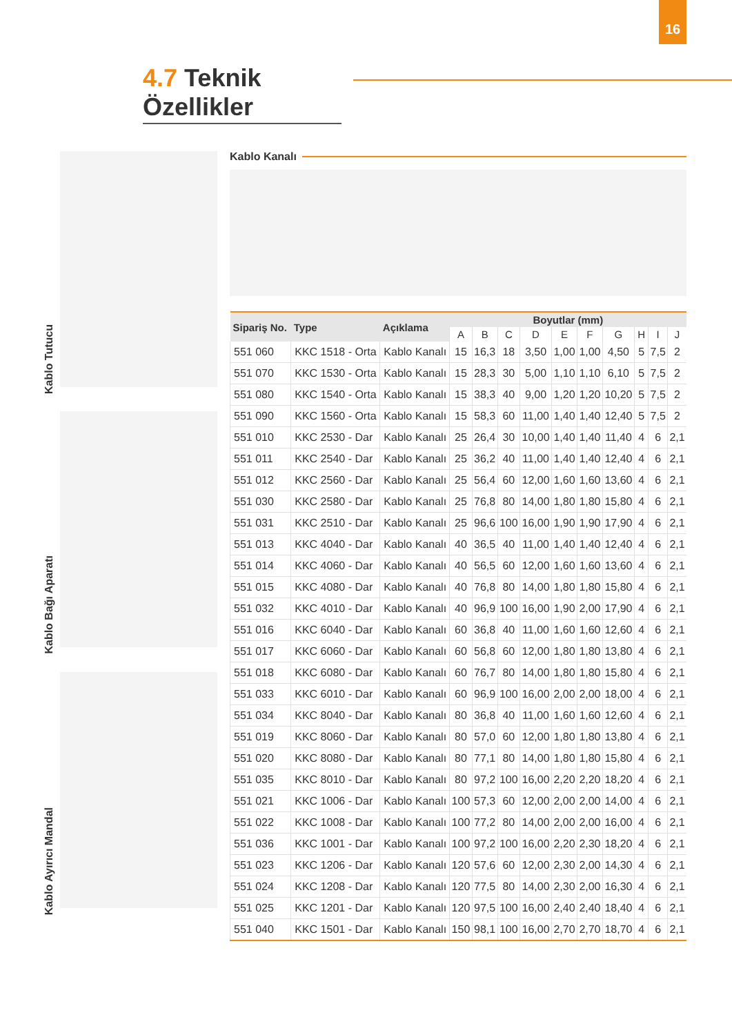16
4.7 Teknik Özellikler
Kablo Tutucu
Kablo Bağı Aparatı
Kablo Ayırıcı Mandal
Kablo Kanalı
| Sipariş No. | Type | Açıklama | Boyutlar (mm) | | | | | | | | | |
| --- | --- | --- | --- | --- | --- | --- | --- | --- | --- | --- | --- | --- |
| | | | A | B | C | D | E | F | G | H | I | J |
| 551 060 | KKC 1518 - Orta | Kablo Kanalı | 15 | 16,3 | 18 | 3,50 | 1,00 | 1,00 | 4,50 | 5 | 7,5 | 2 |
| 551 070 | KKC 1530 - Orta | Kablo Kanalı | 15 | 28,3 | 30 | 5,00 | 1,10 | 1,10 | 6,10 | 5 | 7,5 | 2 |
| 551 080 | KKC 1540 - Orta | Kablo Kanalı | 15 | 38,3 | 40 | 9,00 | 1,20 | 1,20 | 10,20 | 5 | 7,5 | 2 |
| 551 090 | KKC 1560 - Orta | Kablo Kanalı | 15 | 58,3 | 60 | 11,00 | 1,40 | 1,40 | 12,40 | 5 | 7,5 | 2 |
| 551 010 | KKC 2530 - Dar | Kablo Kanalı | 25 | 26,4 | 30 | 10,00 | 1,40 | 1,40 | 11,40 | 4 | 6 | 2,1 |
| 551 011 | KKC 2540 - Dar | Kablo Kanalı | 25 | 36,2 | 40 | 11,00 | 1,40 | 1,40 | 12,40 | 4 | 6 | 2,1 |
| 551 012 | KKC 2560 - Dar | Kablo Kanalı | 25 | 56,4 | 60 | 12,00 | 1,60 | 1,60 | 13,60 | 4 | 6 | 2,1 |
| 551 030 | KKC 2580 - Dar | Kablo Kanalı | 25 | 76,8 | 80 | 14,00 | 1,80 | 1,80 | 15,80 | 4 | 6 | 2,1 |
| 551 031 | KKC 2510 - Dar | Kablo Kanalı | 25 | 96,6 | 100 | 16,00 | 1,90 | 1,90 | 17,90 | 4 | 6 | 2,1 |
| 551 013 | KKC 4040 - Dar | Kablo Kanalı | 40 | 36,5 | 40 | 11,00 | 1,40 | 1,40 | 12,40 | 4 | 6 | 2,1 |
| 551 014 | KKC 4060 - Dar | Kablo Kanalı | 40 | 56,5 | 60 | 12,00 | 1,60 | 1,60 | 13,60 | 4 | 6 | 2,1 |
| 551 015 | KKC 4080 - Dar | Kablo Kanalı | 40 | 76,8 | 80 | 14,00 | 1,80 | 1,80 | 15,80 | 4 | 6 | 2,1 |
| 551 032 | KKC 4010 - Dar | Kablo Kanalı | 40 | 96,9 | 100 | 16,00 | 1,90 | 2,00 | 17,90 | 4 | 6 | 2,1 |
| 551 016 | KKC 6040 - Dar | Kablo Kanalı | 60 | 36,8 | 40 | 11,00 | 1,60 | 1,60 | 12,60 | 4 | 6 | 2,1 |
| 551 017 | KKC 6060 - Dar | Kablo Kanalı | 60 | 56,8 | 60 | 12,00 | 1,80 | 1,80 | 13,80 | 4 | 6 | 2,1 |
| 551 018 | KKC 6080 - Dar | Kablo Kanalı | 60 | 76,7 | 80 | 14,00 | 1,80 | 1,80 | 15,80 | 4 | 6 | 2,1 |
| 551 033 | KKC 6010 - Dar | Kablo Kanalı | 60 | 96,9 | 100 | 16,00 | 2,00 | 2,00 | 18,00 | 4 | 6 | 2,1 |
| 551 034 | KKC 8040 - Dar | Kablo Kanalı | 80 | 36,8 | 40 | 11,00 | 1,60 | 1,60 | 12,60 | 4 | 6 | 2,1 |
| 551 019 | KKC 8060 - Dar | Kablo Kanalı | 80 | 57,0 | 60 | 12,00 | 1,80 | 1,80 | 13,80 | 4 | 6 | 2,1 |
| 551 020 | KKC 8080 - Dar | Kablo Kanalı | 80 | 77,1 | 80 | 14,00 | 1,80 | 1,80 | 15,80 | 4 | 6 | 2,1 |
| 551 035 | KKC 8010 - Dar | Kablo Kanalı | 80 | 97,2 | 100 | 16,00 | 2,20 | 2,20 | 18,20 | 4 | 6 | 2,1 |
| 551 021 | KKC 1006 - Dar | Kablo Kanalı | 100 | 57,3 | 60 | 12,00 | 2,00 | 2,00 | 14,00 | 4 | 6 | 2,1 |
| 551 022 | KKC 1008 - Dar | Kablo Kanalı | 100 | 77,2 | 80 | 14,00 | 2,00 | 2,00 | 16,00 | 4 | 6 | 2,1 |
| 551 036 | KKC 1001 - Dar | Kablo Kanalı | 100 | 97,2 | 100 | 16,00 | 2,20 | 2,30 | 18,20 | 4 | 6 | 2,1 |
| 551 023 | KKC 1206 - Dar | Kablo Kanalı | 120 | 57,6 | 60 | 12,00 | 2,30 | 2,00 | 14,30 | 4 | 6 | 2,1 |
| 551 024 | KKC 1208 - Dar | Kablo Kanalı | 120 | 77,5 | 80 | 14,00 | 2,30 | 2,00 | 16,30 | 4 | 6 | 2,1 |
| 551 025 | KKC 1201 - Dar | Kablo Kanalı | 120 | 97,5 | 100 | 16,00 | 2,40 | 2,40 | 18,40 | 4 | 6 | 2,1 |
| 551 040 | KKC 1501 - Dar | Kablo Kanalı | 150 | 98,1 | 100 | 16,00 | 2,70 | 2,70 | 18,70 | 4 | 6 | 2,1 |